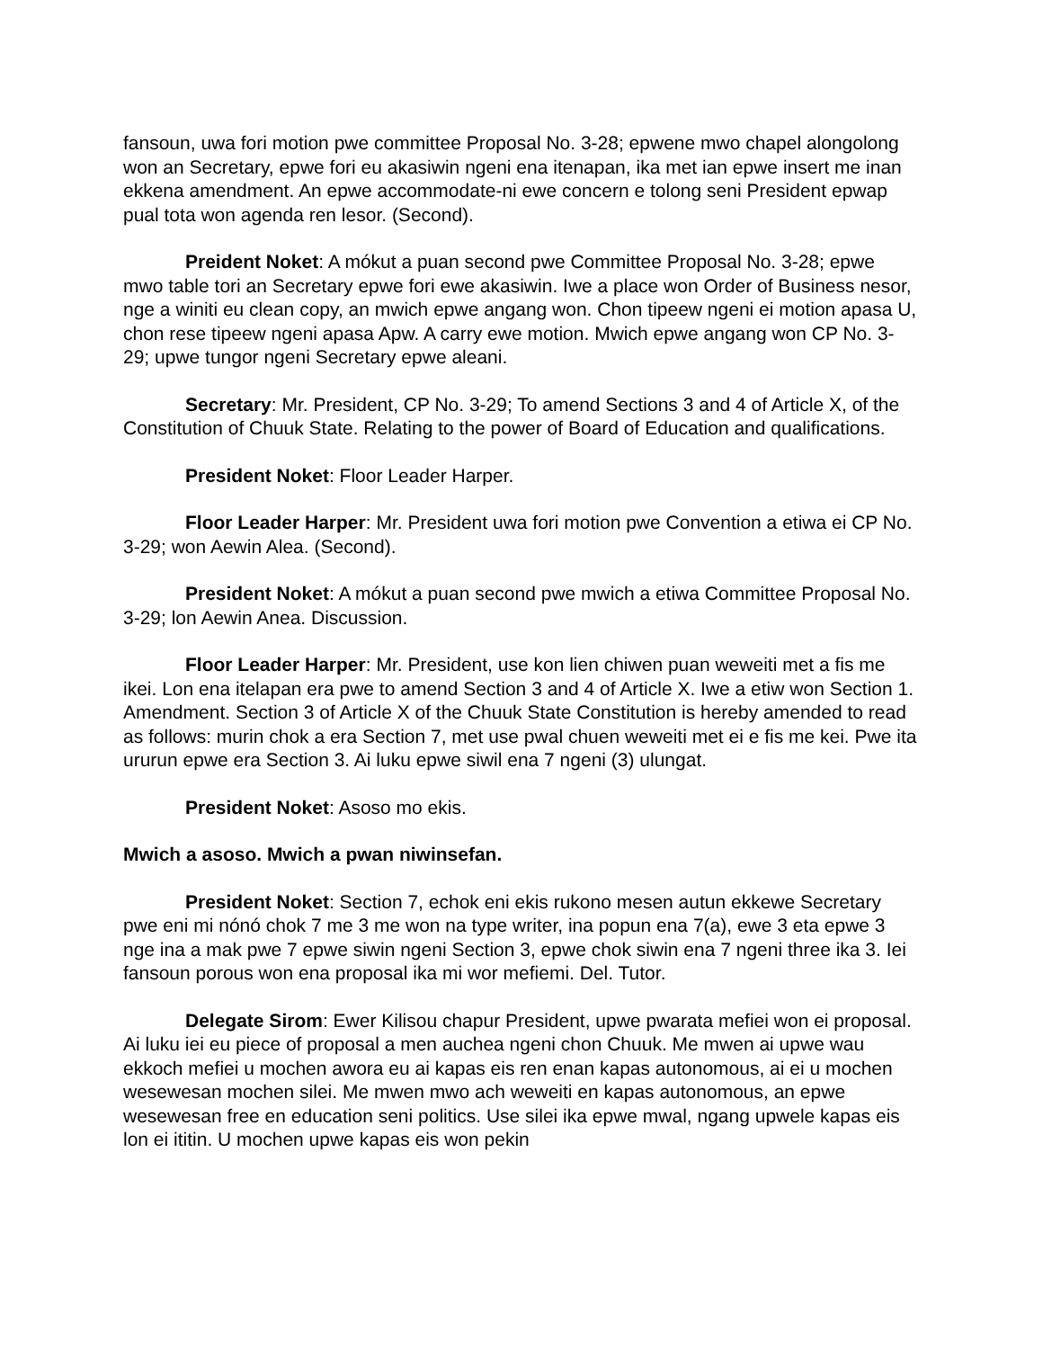fansoun, uwa fori motion pwe committee Proposal No. 3-28; epwene mwo chapel alongolong won an Secretary, epwe fori eu akasiwin ngeni ena itenapan, ika met ian epwe insert me inan ekkena amendment. An epwe accommodate-ni ewe concern e tolong seni President epwap pual tota won agenda ren lesor. (Second).
Preident Noket: A mókut a puan second pwe Committee Proposal No. 3-28; epwe mwo table tori an Secretary epwe fori ewe akasiwin. Iwe a place won Order of Business nesor, nge a winiti eu clean copy, an mwich epwe angang won. Chon tipeew ngeni ei motion apasa U, chon rese tipeew ngeni apasa Apw. A carry ewe motion. Mwich epwe angang won CP No. 3-29; upwe tungor ngeni Secretary epwe aleani.
Secretary: Mr. President, CP No. 3-29; To amend Sections 3 and 4 of Article X, of the Constitution of Chuuk State. Relating to the power of Board of Education and qualifications.
President Noket: Floor Leader Harper.
Floor Leader Harper: Mr. President uwa fori motion pwe Convention a etiwa ei CP No. 3-29; won Aewin Alea. (Second).
President Noket: A mókut a puan second pwe mwich a etiwa Committee Proposal No. 3-29; lon Aewin Anea. Discussion.
Floor Leader Harper: Mr. President, use kon lien chiwen puan weweiti met a fis me ikei. Lon ena itelapan era pwe to amend Section 3 and 4 of Article X. Iwe a etiw won Section 1. Amendment. Section 3 of Article X of the Chuuk State Constitution is hereby amended to read as follows: murin chok a era Section 7, met use pwal chuen weweiti met ei e fis me kei. Pwe ita ururun epwe era Section 3. Ai luku epwe siwil ena 7 ngeni (3) ulungat.
President Noket: Asoso mo ekis.
Mwich a asoso. Mwich a pwan niwinsefan.
President Noket: Section 7, echok eni ekis rukono mesen autun ekkewe Secretary pwe eni mi nónó chok 7 me 3 me won na type writer, ina popun ena 7(a), ewe 3 eta epwe 3 nge ina a mak pwe 7 epwe siwin ngeni Section 3, epwe chok siwin ena 7 ngeni three ika 3. Iei fansoun porous won ena proposal ika mi wor mefiemi. Del. Tutor.
Delegate Sirom: Ewer Kilisou chapur President, upwe pwarata mefiei won ei proposal. Ai luku iei eu piece of proposal a men auchea ngeni chon Chuuk. Me mwen ai upwe wau ekkoch mefiei u mochen awora eu ai kapas eis ren enan kapas autonomous, ai ei u mochen wesewesan mochen silei. Me mwen mwo ach weweiti en kapas autonomous, an epwe wesewesan free en education seni politics. Use silei ika epwe mwal, ngang upwele kapas eis lon ei ititin. U mochen upwe kapas eis won pekin